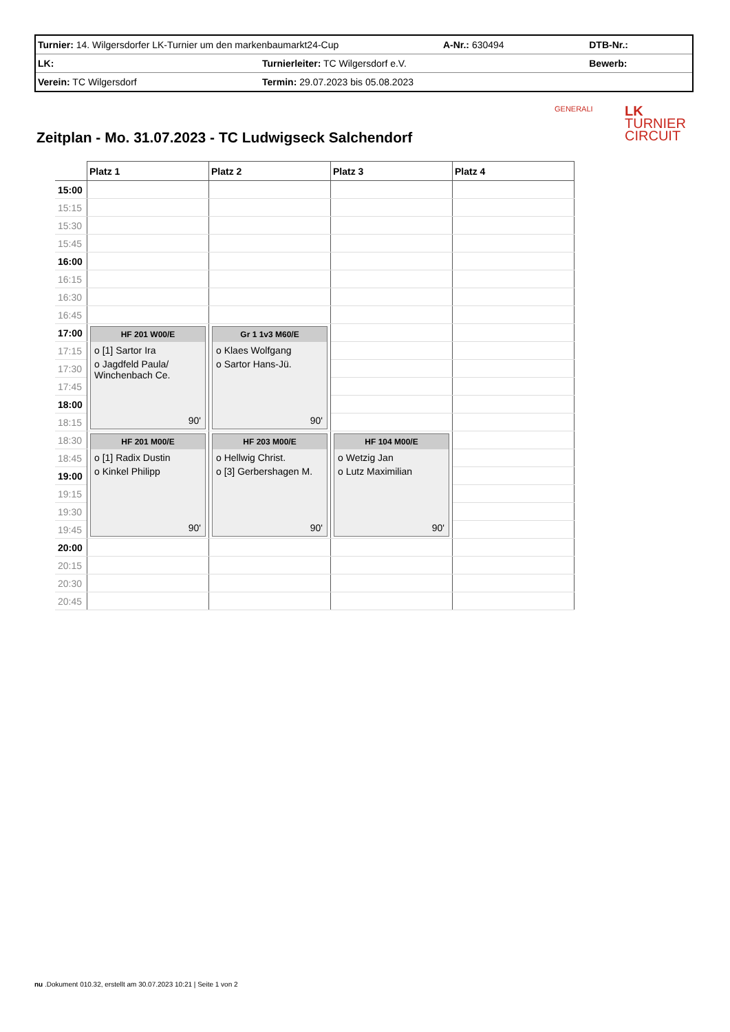| Turnier: 14. Wilgersdorfer LK-Turnier um den markenbaumarkt24-Cup | | A-Nr.: 630494 | DTB-Nr.: | |
| LK: | Turnierleiter: TC Wilgersdorf e.V. | | Bewerb: | |
| Verein: TC Wilgersdorf | Termin: 29.07.2023 bis 05.08.2023 | | | |
GENERALI
LK
TURNIER
CIRCUIT
Zeitplan - Mo. 31.07.2023 - TC Ludwigseck Salchendorf
| | Platz 1 | Platz 2 | Platz 3 | Platz 4 |
| --- | --- | --- | --- | --- |
| 15:00 | | | | |
| 15:15 | | | | |
| 15:30 | | | | |
| 15:45 | | | | |
| 16:00 | | | | |
| 16:15 | | | | |
| 16:30 | | | | |
| 16:45 | | | | |
| 17:00 | HF 201 W00/E o [1] Sartor Ira o Jagdfeld Paula/ Winchenbach Ce. 90' | Gr 1 1v3 M60/E o Klaes Wolfgang o Sartor Hans-Jü. 90' | | |
| 17:15 | | | | |
| 17:30 | | | | |
| 17:45 | | | | |
| 18:00 | | | | |
| 18:15 | | | | |
| 18:30 | HF 201 M00/E o [1] Radix Dustin o Kinkel Philipp 90' | HF 203 M00/E o Hellwig Christ. o [3] Gerbershagen M. 90' | HF 104 M00/E o Wetzig Jan o Lutz Maximilian 90' | |
| 18:45 | | | | |
| 19:00 | | | | |
| 19:15 | | | | |
| 19:30 | | | | |
| 19:45 | | | | |
| 20:00 | | | | |
| 20:15 | | | | |
| 20:30 | | | | |
| 20:45 | | | | |
nu .Dokument 010.32, erstellt am 30.07.2023 10:21 | Seite 1 von 2